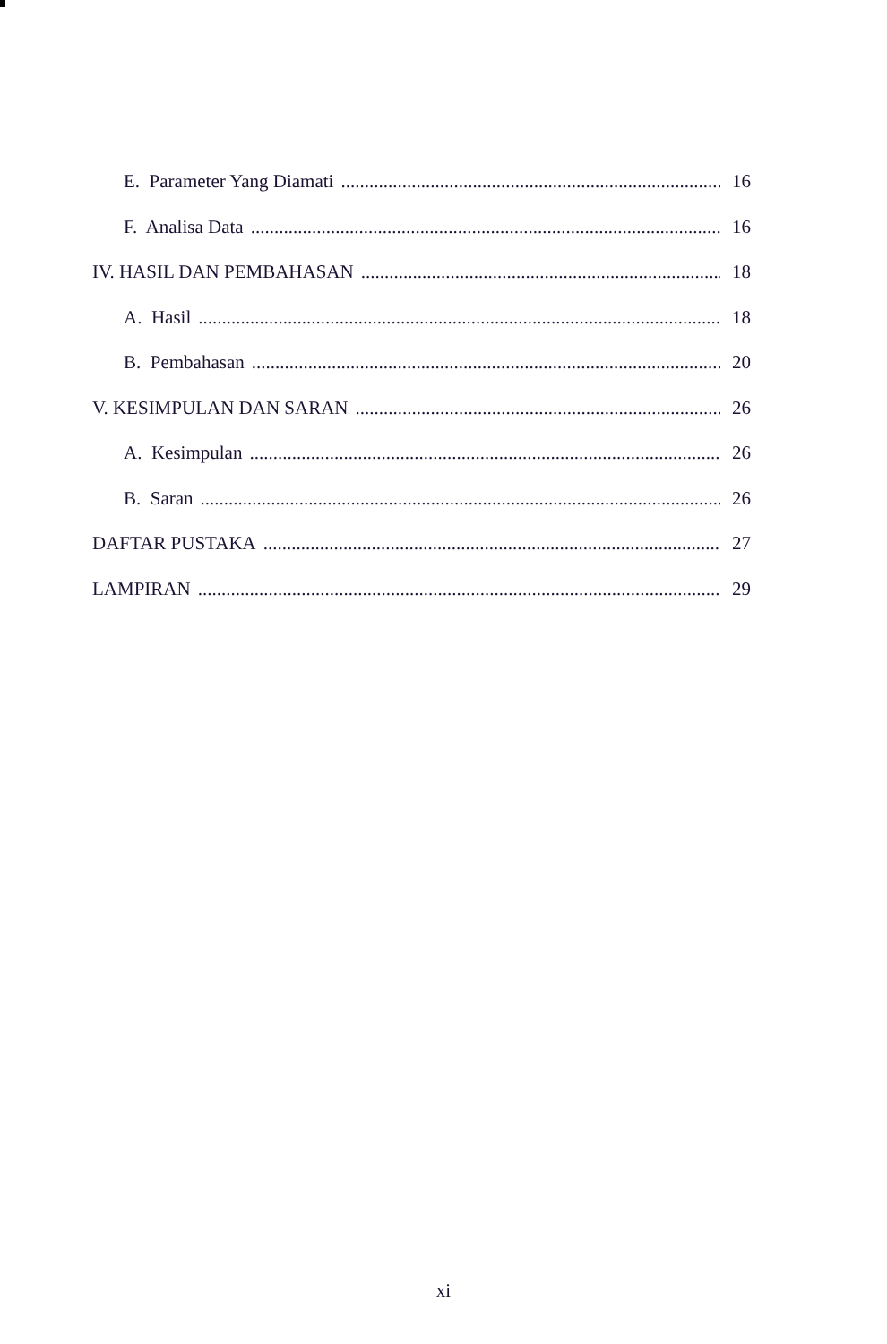E. Parameter Yang Diamati 16
F. Analisa Data 16
IV. HASIL DAN PEMBAHASAN 18
A. Hasil 18
B. Pembahasan 20
V. KESIMPULAN DAN SARAN 26
A. Kesimpulan 26
B. Saran 26
DAFTAR PUSTAKA 27
LAMPIRAN 29
xi